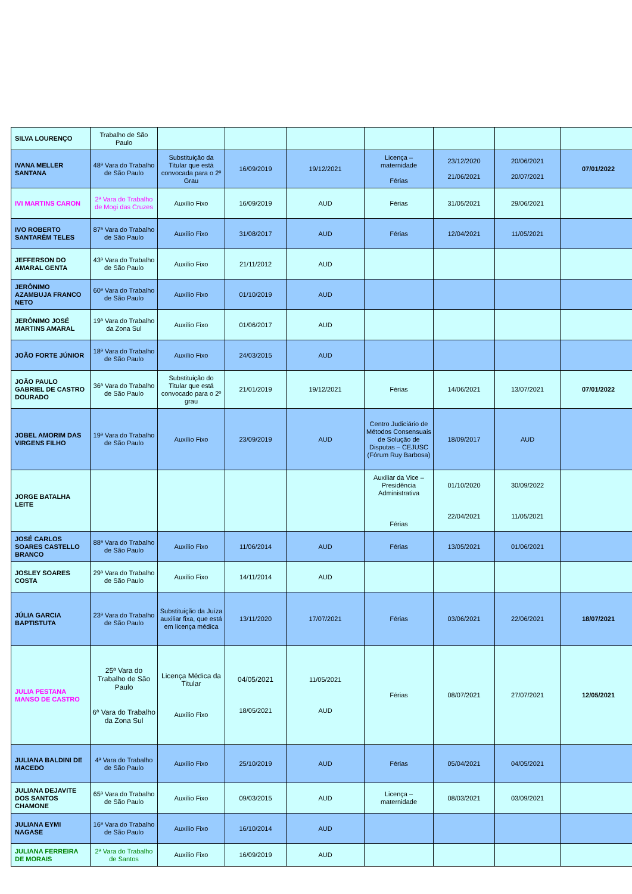| SILVA LOURENÇO | Trabalho de São Paulo | | | | | | | |
| IVANA MELLER SANTANA | 48ª Vara do Trabalho de São Paulo | Substituição da Titular que está convocada para o 2º Grau | 16/09/2019 | 19/12/2021 | Licença – maternidade Férias | 23/12/2020 21/06/2021 | 20/06/2021 20/07/2021 | 07/01/2022 |
| IVI MARTINS CARON | 2ª Vara do Trabalho de Mogi das Cruzes | Auxílio Fixo | 16/09/2019 | AUD | Férias | 31/05/2021 | 29/06/2021 | |
| IVO ROBERTO SANTARÉM TELES | 87ª Vara do Trabalho de São Paulo | Auxílio Fixo | 31/08/2017 | AUD | Férias | 12/04/2021 | 11/05/2021 | |
| JEFFERSON DO AMARAL GENTA | 43ª Vara do Trabalho de São Paulo | Auxílio Fixo | 21/11/2012 | AUD | | | | |
| JERÔNIMO AZAMBUJA FRANCO NETO | 60ª Vara do Trabalho de São Paulo | Auxílio Fixo | 01/10/2019 | AUD | | | | |
| JERÔNIMO JOSÉ MARTINS AMARAL | 19ª Vara do Trabalho da Zona Sul | Auxílio Fixo | 01/06/2017 | AUD | | | | |
| JOÃO FORTE JÚNIOR | 18ª Vara do Trabalho de São Paulo | Auxílio Fixo | 24/03/2015 | AUD | | | | |
| JOÃO PAULO GABRIEL DE CASTRO DOURADO | 36ª Vara do Trabalho de São Paulo | Substituição do Titular que está convocado para o 2º grau | 21/01/2019 | 19/12/2021 | Férias | 14/06/2021 | 13/07/2021 | 07/01/2022 |
| JOBEL AMORIM DAS VIRGENS FILHO | 19ª Vara do Trabalho de São Paulo | Auxílio Fixo | 23/09/2019 | AUD | Centro Judiciário de Métodos Consensuais de Solução de Disputas – CEJUSC (Fórum Ruy Barbosa) | 18/09/2017 | AUD | |
| JORGE BATALHA LEITE | | | | | Auxiliar da Vice – Presidência Administrativa Férias | 01/10/2020 22/04/2021 | 30/09/2022 11/05/2021 | |
| JOSÉ CARLOS SOARES CASTELLO BRANCO | 88ª Vara do Trabalho de São Paulo | Auxílio Fixo | 11/06/2014 | AUD | Férias | 13/05/2021 | 01/06/2021 | |
| JOSLEY SOARES COSTA | 29ª Vara do Trabalho de São Paulo | Auxílio Fixo | 14/11/2014 | AUD | | | | |
| JÚLIA GARCIA BAPTISTUTA | 23ª Vara do Trabalho de São Paulo | Substituição da Juíza auxiliar fixa, que está em licença médica | 13/11/2020 | 17/07/2021 | Férias | 03/06/2021 | 22/06/2021 | 18/07/2021 |
| JULIA PESTANA MANSO DE CASTRO | 25ª Vara do Trabalho de São Paulo 6ª Vara do Trabalho da Zona Sul | Licença Médica da Titular Auxílio Fixo | 04/05/2021 18/05/2021 | 11/05/2021 AUD | Férias | 08/07/2021 | 27/07/2021 | 12/05/2021 |
| JULIANA BALDINI DE MACEDO | 4ª Vara do Trabalho de São Paulo | Auxílio Fixo | 25/10/2019 | AUD | Férias | 05/04/2021 | 04/05/2021 | |
| JULIANA DEJAVITE DOS SANTOS CHAMONE | 65ª Vara do Trabalho de São Paulo | Auxílio Fixo | 09/03/2015 | AUD | Licença – maternidade | 08/03/2021 | 03/09/2021 | |
| JULIANA EYMI NAGASE | 16ª Vara do Trabalho de São Paulo | Auxílio Fixo | 16/10/2014 | AUD | | | | |
| JULIANA FERREIRA DE MORAIS | 2ª Vara do Trabalho de Santos | Auxílio Fixo | 16/09/2019 | AUD | | | | |